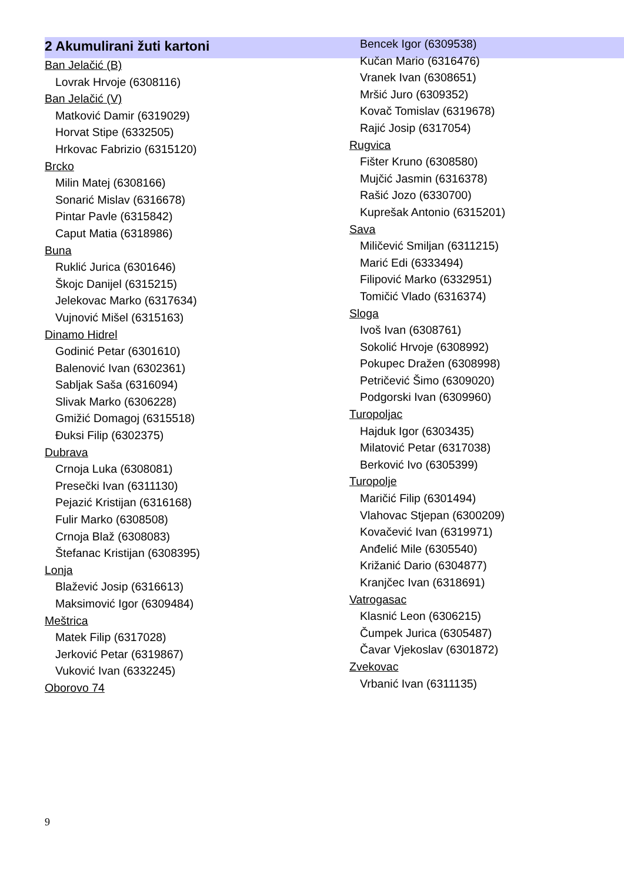2 Akumulirani žuti kartoni
Ban Jelačić (B)
Lovrak Hrvoje (6308116)
Ban Jelačić (V)
Matković Damir (6319029)
Horvat Stipe (6332505)
Hrkovac Fabrizio (6315120)
Brcko
Milin Matej (6308166)
Sonarić Mislav (6316678)
Pintar Pavle (6315842)
Caput Matia (6318986)
Buna
Ruklić Jurica (6301646)
Škojc Danijel (6315215)
Jelekovac Marko (6317634)
Vujnović Mišel (6315163)
Dinamo Hidrel
Godinić Petar (6301610)
Balenović Ivan (6302361)
Sabljak Saša (6316094)
Slivak Marko (6306228)
Gmižić Domagoj (6315518)
Đuksi Filip (6302375)
Dubrava
Crnoja Luka (6308081)
Presečki Ivan (6311130)
Pejazić Kristijan (6316168)
Fulir Marko (6308508)
Crnoja Blaž (6308083)
Štefanac Kristijan (6308395)
Lonja
Blažević Josip (6316613)
Maksimović Igor (6309484)
Meštrica
Matek Filip (6317028)
Jerković Petar (6319867)
Vuković Ivan (6332245)
Oborovo 74
Bencek Igor (6309538)
Kučan Mario (6316476)
Vranek Ivan (6308651)
Mršić Juro (6309352)
Kovač Tomislav (6319678)
Rajić Josip (6317054)
Rugvica
Fišter Kruno (6308580)
Mujčić Jasmin (6316378)
Rašić Jozo (6330700)
Kuprešak Antonio (6315201)
Sava
Miličević Smiljan (6311215)
Marić Edi (6333494)
Filipović Marko (6332951)
Tomičić Vlado (6316374)
Sloga
Ivoš Ivan (6308761)
Sokolić Hrvoje (6308992)
Pokupec Dražen (6308998)
Petričević Šimo (6309020)
Podgorski Ivan (6309960)
Turopoljac
Hajduk Igor (6303435)
Milatović Petar (6317038)
Berković Ivo (6305399)
Turopolje
Maričić Filip (6301494)
Vlahovac Stjepan (6300209)
Kovačević Ivan (6319971)
Anđelić Mile (6305540)
Križanić Dario (6304877)
Kranjčec Ivan (6318691)
Vatrogasac
Klasnić Leon (6306215)
Čumpek Jurica (6305487)
Čavar Vjekoslav (6301872)
Zvekovac
Vrbanić Ivan (6311135)
9